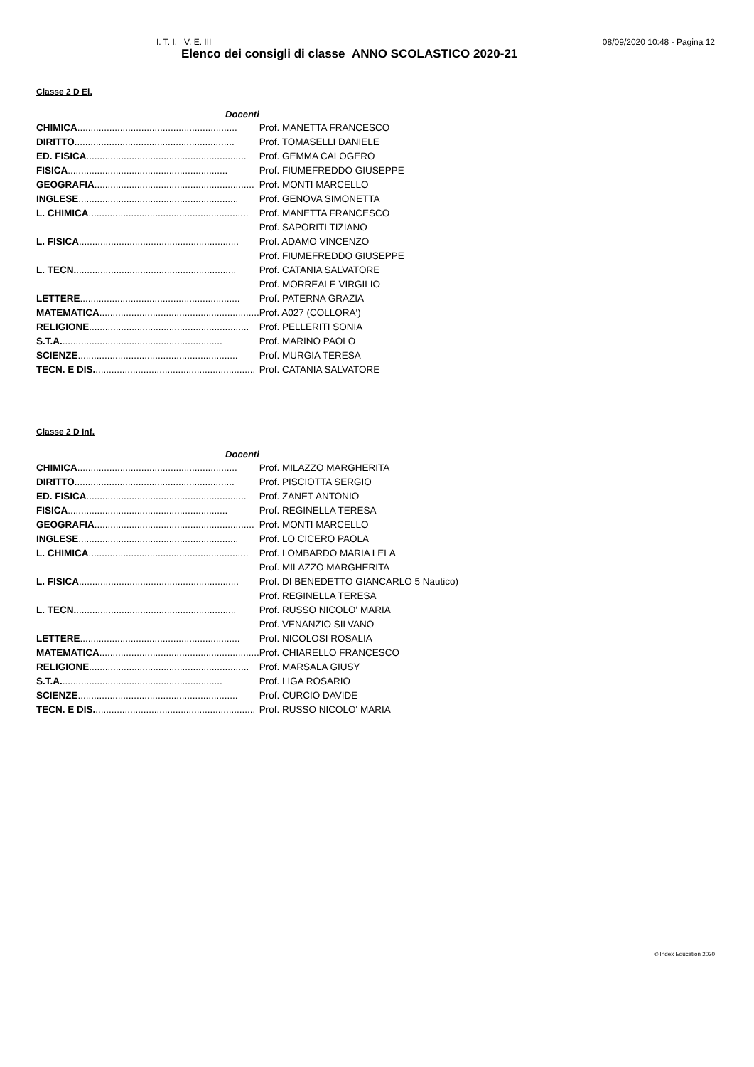I. T. I. V. E. III 08/09/2020 10:48 - Pagina 12
Elenco dei consigli di classe ANNO SCOLASTICO 2020-21
Classe 2 D El.
| Docenti | |
| CHIMICA ............................................................ | Prof. MANETTA FRANCESCO |
| DIRITTO ............................................................ | Prof. TOMASELLI DANIELE |
| ED. FISICA ............................................................ | Prof. GEMMA CALOGERO |
| FISICA ............................................................ | Prof. FIUMEFREDDO GIUSEPPE |
| GEOGRAFIA ............................................................ | Prof. MONTI MARCELLO |
| INGLESE ............................................................ | Prof. GENOVA SIMONETTA |
| L. CHIMICA ............................................................ | Prof. MANETTA FRANCESCO |
| | Prof. SAPORITI TIZIANO |
| L. FISICA ............................................................ | Prof. ADAMO VINCENZO |
| | Prof. FIUMEFREDDO GIUSEPPE |
| L. TECN. ............................................................ | Prof. CATANIA SALVATORE |
| | Prof. MORREALE VIRGILIO |
| LETTERE ............................................................ | Prof. PATERNA GRAZIA |
| MATEMATICA ............................................................ | Prof. A027 (COLLORA') |
| RELIGIONE ............................................................ | Prof. PELLERITI SONIA |
| S.T.A. ............................................................ | Prof. MARINO PAOLO |
| SCIENZE ............................................................ | Prof. MURGIA TERESA |
| TECN. E DIS. ............................................................ | Prof. CATANIA SALVATORE |
Classe 2 D Inf.
| Docenti | |
| CHIMICA ............................................................ | Prof. MILAZZO MARGHERITA |
| DIRITTO ............................................................ | Prof. PISCIOTTA SERGIO |
| ED. FISICA ............................................................ | Prof. ZANET ANTONIO |
| FISICA ............................................................ | Prof. REGINELLA TERESA |
| GEOGRAFIA ............................................................ | Prof. MONTI MARCELLO |
| INGLESE ............................................................ | Prof. LO CICERO PAOLA |
| L. CHIMICA ............................................................ | Prof. LOMBARDO MARIA LELA |
| | Prof. MILAZZO MARGHERITA |
| L. FISICA ............................................................ | Prof. DI BENEDETTO GIANCARLO 5 Nautico) |
| | Prof. REGINELLA TERESA |
| L. TECN. ............................................................ | Prof. RUSSO NICOLO' MARIA |
| | Prof. VENANZIO SILVANO |
| LETTERE ............................................................ | Prof. NICOLOSI ROSALIA |
| MATEMATICA ............................................................ | Prof. CHIARELLO FRANCESCO |
| RELIGIONE ............................................................ | Prof. MARSALA GIUSY |
| S.T.A. ............................................................ | Prof. LIGA ROSARIO |
| SCIENZE ............................................................ | Prof. CURCIO DAVIDE |
| TECN. E DIS. ............................................................ | Prof. RUSSO NICOLO' MARIA |
© Index Education 2020